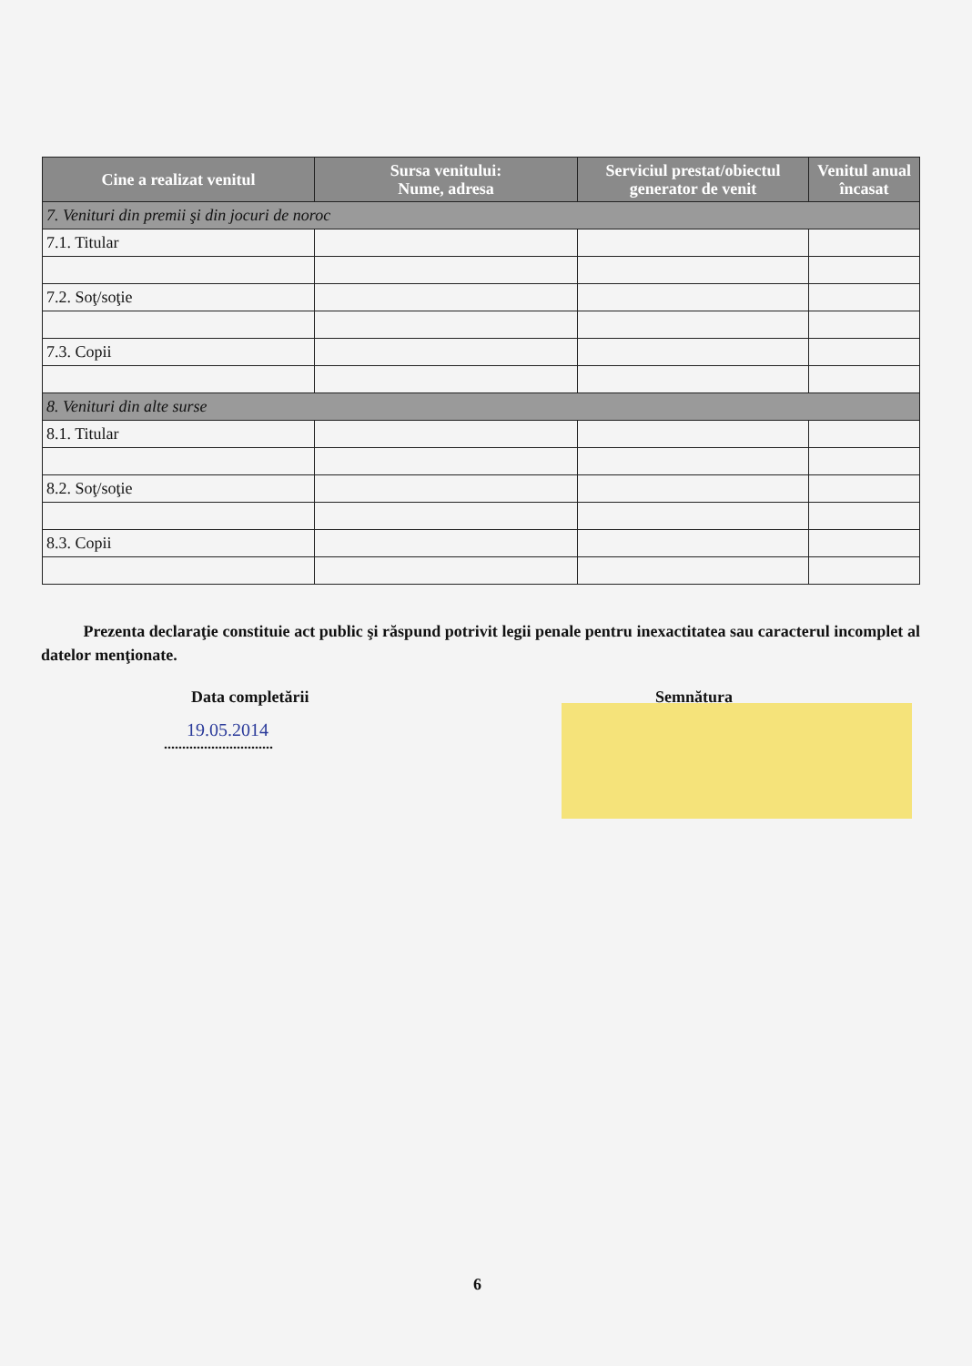| Cine a realizat venitul | Sursa venitului: Nume, adresa | Serviciul prestat/obiectul generator de venit | Venitul anual încasat |
| --- | --- | --- | --- |
| 7. Venituri din premii şi din jocuri de noroc | | | |
| 7.1. Titular | | | |
| 7.2. Soţ/soţie | | | |
| 7.3. Copii | | | |
| 8. Venituri din alte surse | | | |
| 8.1. Titular | | | |
| 8.2. Soţ/soţie | | | |
| 8.3. Copii | | | |
Prezenta declaraţie constituie act public şi răspund potrivit legii penale pentru inexactitatea sau caracterul incomplet al datelor menţionate.
Data completării Semnătura
19.05.2014
..............................
6